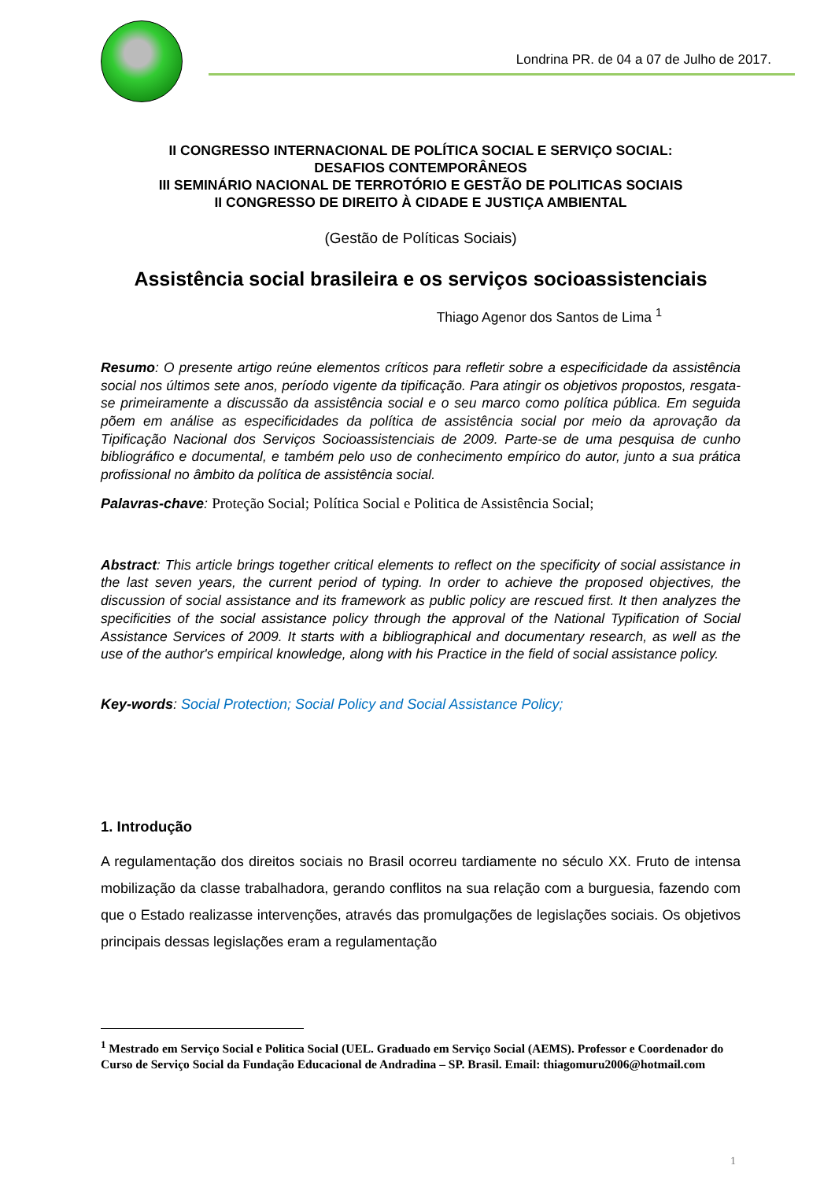Londrina PR. de 04 a 07 de Julho de 2017.
II CONGRESSO INTERNACIONAL DE POLÍTICA SOCIAL E SERVIÇO SOCIAL:
DESAFIOS CONTEMPORÂNEOS
III SEMINÁRIO NACIONAL DE TERROTÓRIO E GESTÃO DE POLITICAS SOCIAIS
II CONGRESSO DE DIREITO À CIDADE E JUSTIÇA AMBIENTAL
(Gestão de Políticas Sociais)
Assistência social brasileira e os serviços socioassistenciais
Thiago Agenor dos Santos de Lima <sup>1</sup>
Resumo: O presente artigo reúne elementos críticos para refletir sobre a especificidade da assistência social nos últimos sete anos, período vigente da tipificação. Para atingir os objetivos propostos, resgata-se primeiramente a discussão da assistência social e o seu marco como política pública. Em seguida põem em análise as especificidades da política de assistência social por meio da aprovação da Tipificação Nacional dos Serviços Socioassistenciais de 2009. Parte-se de uma pesquisa de cunho bibliográfico e documental, e também pelo uso de conhecimento empírico do autor, junto a sua prática profissional no âmbito da política de assistência social.
Palavras-chave: Proteção Social; Política Social e Politica de Assistência Social;
Abstract: This article brings together critical elements to reflect on the specificity of social assistance in the last seven years, the current period of typing. In order to achieve the proposed objectives, the discussion of social assistance and its framework as public policy are rescued first. It then analyzes the specificities of the social assistance policy through the approval of the National Typification of Social Assistance Services of 2009. It starts with a bibliographical and documentary research, as well as the use of the author's empirical knowledge, along with his Practice in the field of social assistance policy.
Key-words: Social Protection; Social Policy and Social Assistance Policy;
1. Introdução
A regulamentação dos direitos sociais no Brasil ocorreu tardiamente no século XX. Fruto de intensa mobilização da classe trabalhadora, gerando conflitos na sua relação com a burguesia, fazendo com que o Estado realizasse intervenções, através das promulgações de legislações sociais. Os objetivos principais dessas legislações eram a regulamentação
<sup>1</sup> Mestrado em Serviço Social e Politica Social (UEL. Graduado em Serviço Social (AEMS). Professor e Coordenador do Curso de Serviço Social da Fundação Educacional de Andradina – SP. Brasil. Email: thiagomuru2006@hotmail.com
1